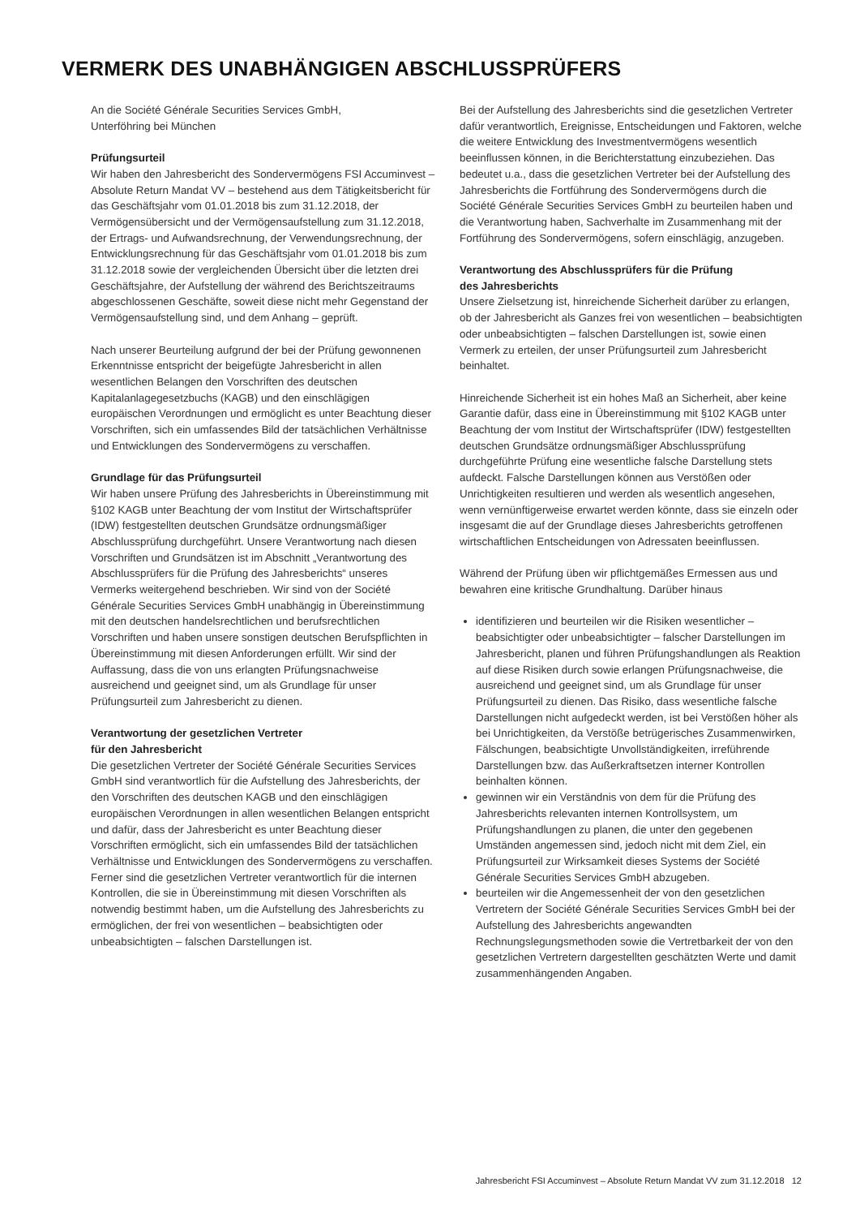VERMERK DES UNABHÄNGIGEN ABSCHLUSSPRÜFERS
An die Société Générale Securities Services GmbH,
Unterföhring bei München
Prüfungsurteil
Wir haben den Jahresbericht des Sondervermögens FSI Accuminvest – Absolute Return Mandat VV – bestehend aus dem Tätigkeitsbericht für das Geschäftsjahr vom 01.01.2018 bis zum 31.12.2018, der Vermögensübersicht und der Vermögensaufstellung zum 31.12.2018, der Ertrags- und Aufwandsrechnung, der Verwendungsrechnung, der Entwicklungsrechnung für das Geschäftsjahr vom 01.01.2018 bis zum 31.12.2018 sowie der vergleichenden Übersicht über die letzten drei Geschäftsjahre, der Aufstellung der während des Berichtszeitraums abgeschlossenen Geschäfte, soweit diese nicht mehr Gegenstand der Vermögensaufstellung sind, und dem Anhang – geprüft.
Nach unserer Beurteilung aufgrund der bei der Prüfung gewonnenen Erkenntnisse entspricht der beigefügte Jahresbericht in allen wesentlichen Belangen den Vorschriften des deutschen Kapitalanlagegesetzbuchs (KAGB) und den einschlägigen europäischen Verordnungen und ermöglicht es unter Beachtung dieser Vorschriften, sich ein umfassendes Bild der tatsächlichen Verhältnisse und Entwicklungen des Sondervermögens zu verschaffen.
Grundlage für das Prüfungsurteil
Wir haben unsere Prüfung des Jahresberichts in Übereinstimmung mit §102 KAGB unter Beachtung der vom Institut der Wirtschaftsprüfer (IDW) festgestellten deutschen Grundsätze ordnungsmäßiger Abschlussprüfung durchgeführt. Unsere Verantwortung nach diesen Vorschriften und Grundsätzen ist im Abschnitt „Verantwortung des Abschlussprüfers für die Prüfung des Jahresberichts“ unseres Vermerks weitergehend beschrieben. Wir sind von der Société Générale Securities Services GmbH unabhängig in Übereinstimmung mit den deutschen handelsrechtlichen und berufsrechtlichen Vorschriften und haben unsere sonstigen deutschen Berufspflichten in Übereinstimmung mit diesen Anforderungen erfüllt. Wir sind der Auffassung, dass die von uns erlangten Prüfungsnachweise ausreichend und geeignet sind, um als Grundlage für unser Prüfungsurteil zum Jahresbericht zu dienen.
Verantwortung der gesetzlichen Vertreter
für den Jahresbericht
Die gesetzlichen Vertreter der Société Générale Securities Services GmbH sind verantwortlich für die Aufstellung des Jahresberichts, der den Vorschriften des deutschen KAGB und den einschlägigen europäischen Verordnungen in allen wesentlichen Belangen entspricht und dafür, dass der Jahresbericht es unter Beachtung dieser Vorschriften ermöglicht, sich ein umfassendes Bild der tatsächlichen Verhältnisse und Entwicklungen des Sondervermögens zu verschaffen. Ferner sind die gesetzlichen Vertreter verantwortlich für die internen Kontrollen, die sie in Übereinstimmung mit diesen Vorschriften als notwendig bestimmt haben, um die Aufstellung des Jahresberichts zu ermöglichen, der frei von wesentlichen – beabsichtigten oder unbeabsichtigten – falschen Darstellungen ist.
Bei der Aufstellung des Jahresberichts sind die gesetzlichen Vertreter dafür verantwortlich, Ereignisse, Entscheidungen und Faktoren, welche die weitere Entwicklung des Investmentvermögens wesentlich beeinflussen können, in die Berichterstattung einzubeziehen. Das bedeutet u.a., dass die gesetzlichen Vertreter bei der Aufstellung des Jahresberichts die Fortführung des Sondervermögens durch die Société Générale Securities Services GmbH zu beurteilen haben und die Verantwortung haben, Sachverhalte im Zusammenhang mit der Fortführung des Sondervermögens, sofern einschlägig, anzugeben.
Verantwortung des Abschlussprüfers für die Prüfung
des Jahresberichts
Unsere Zielsetzung ist, hinreichende Sicherheit darüber zu erlangen, ob der Jahresbericht als Ganzes frei von wesentlichen – beabsichtigten oder unbeabsichtigten – falschen Darstellungen ist, sowie einen Vermerk zu erteilen, der unser Prüfungsurteil zum Jahresbericht beinhaltet.
Hinreichende Sicherheit ist ein hohes Maß an Sicherheit, aber keine Garantie dafür, dass eine in Übereinstimmung mit §102 KAGB unter Beachtung der vom Institut der Wirtschaftsprüfer (IDW) festgestellten deutschen Grundsätze ordnungsmäßiger Abschlussprüfung durchgeführte Prüfung eine wesentliche falsche Darstellung stets aufdeckt. Falsche Darstellungen können aus Verstößen oder Unrichtigkeiten resultieren und werden als wesentlich angesehen, wenn vernünftigerweise erwartet werden könnte, dass sie einzeln oder insgesamt die auf der Grundlage dieses Jahresberichts getroffenen wirtschaftlichen Entscheidungen von Adressaten beeinflussen.
Während der Prüfung üben wir pflichtgemäßes Ermessen aus und bewahren eine kritische Grundhaltung. Darüber hinaus
identifizieren und beurteilen wir die Risiken wesentlicher – beabsichtigter oder unbeabsichtigter – falscher Darstellungen im Jahresbericht, planen und führen Prüfungshandlungen als Reaktion auf diese Risiken durch sowie erlangen Prüfungsnachweise, die ausreichend und geeignet sind, um als Grundlage für unser Prüfungsurteil zu dienen. Das Risiko, dass wesentliche falsche Darstellungen nicht aufgedeckt werden, ist bei Verstößen höher als bei Unrichtigkeiten, da Verstöße betrügerisches Zusammenwirken, Fälschungen, beabsichtigte Unvollständigkeiten, irreführende Darstellungen bzw. das Außerkraftsetzen interner Kontrollen beinhalten können.
gewinnen wir ein Verständnis von dem für die Prüfung des Jahresberichts relevanten internen Kontrollsystem, um Prüfungshandlungen zu planen, die unter den gegebenen Umständen angemessen sind, jedoch nicht mit dem Ziel, ein Prüfungsurteil zur Wirksamkeit dieses Systems der Société Générale Securities Services GmbH abzugeben.
beurteilen wir die Angemessenheit der von den gesetzlichen Vertretern der Société Générale Securities Services GmbH bei der Aufstellung des Jahresberichts angewandten Rechnungslegungsmethoden sowie die Vertretbarkeit der von den gesetzlichen Vertretern dargestellten geschätzten Werte und damit zusammenhängenden Angaben.
Jahresbericht FSI Accuminvest – Absolute Return Mandat VV zum 31.12.2018 12